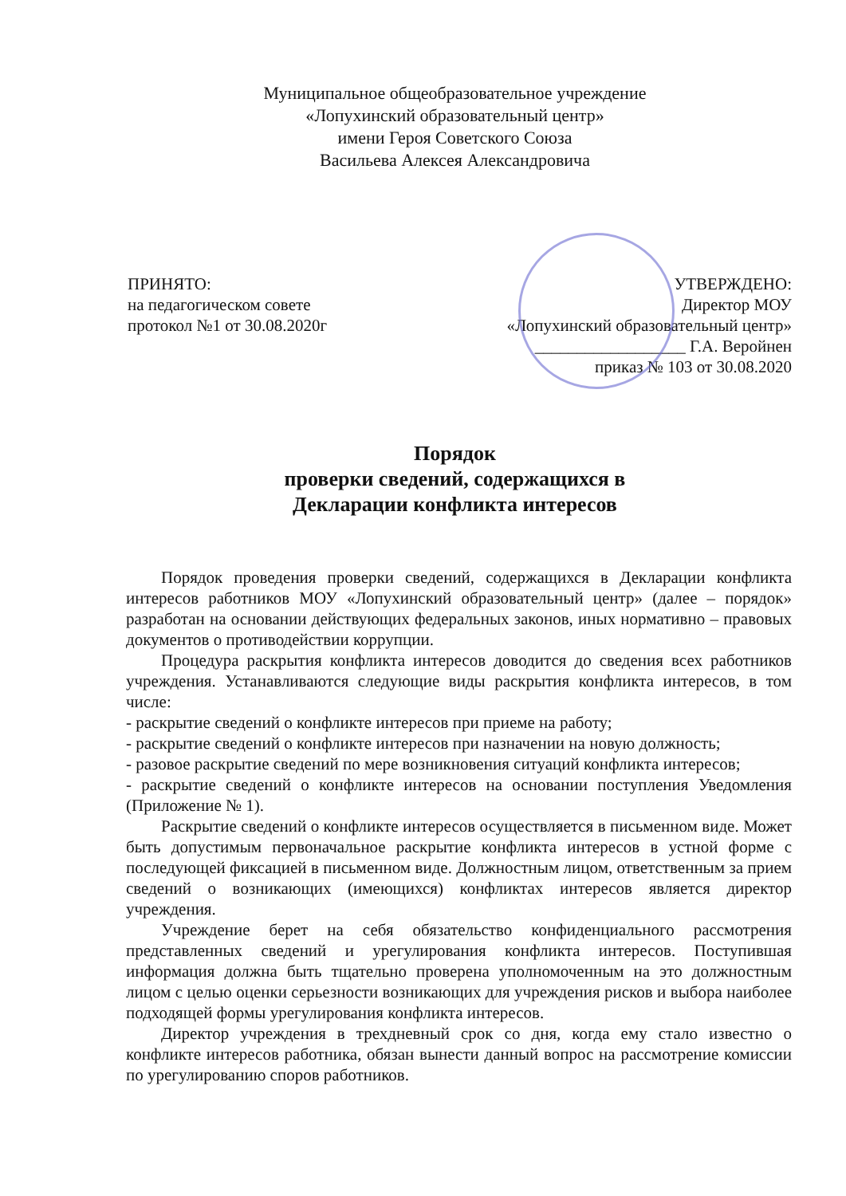Муниципальное общеобразовательное учреждение
«Лопухинский образовательный центр»
имени Героя Советского Союза
Васильева Алексея Александровича
ПРИНЯТО:
на педагогическом совете
протокол №1 от 30.08.2020г
УТВЕРЖДЕНО:
Директор МОУ
«Лопухинский образовательный центр»
__________________ Г.А. Веройнен
приказ № 103 от 30.08.2020
Порядок
проверки сведений, содержащихся в
Декларации конфликта интересов
Порядок проведения проверки сведений, содержащихся в Декларации конфликта интересов работников МОУ «Лопухинский образовательный центр» (далее – порядок» разработан на основании действующих федеральных законов, иных нормативно – правовых документов о противодействии коррупции.
Процедура раскрытия конфликта интересов доводится до сведения всех работников учреждения. Устанавливаются следующие виды раскрытия конфликта интересов, в том числе:
- раскрытие сведений о конфликте интересов при приеме на работу;
- раскрытие сведений о конфликте интересов при назначении на новую должность;
- разовое раскрытие сведений по мере возникновения ситуаций конфликта интересов;
- раскрытие сведений о конфликте интересов на основании поступления Уведомления (Приложение № 1).
Раскрытие сведений о конфликте интересов осуществляется в письменном виде. Может быть допустимым первоначальное раскрытие конфликта интересов в устной форме с последующей фиксацией в письменном виде. Должностным лицом, ответственным за прием сведений о возникающих (имеющихся) конфликтах интересов является директор учреждения.
Учреждение берет на себя обязательство конфиденциального рассмотрения представленных сведений и урегулирования конфликта интересов. Поступившая информация должна быть тщательно проверена уполномоченным на это должностным лицом с целью оценки серьезности возникающих для учреждения рисков и выбора наиболее подходящей формы урегулирования конфликта интересов.
Директор учреждения в трехдневный срок со дня, когда ему стало известно о конфликте интересов работника, обязан вынести данный вопрос на рассмотрение комиссии по урегулированию споров работников.